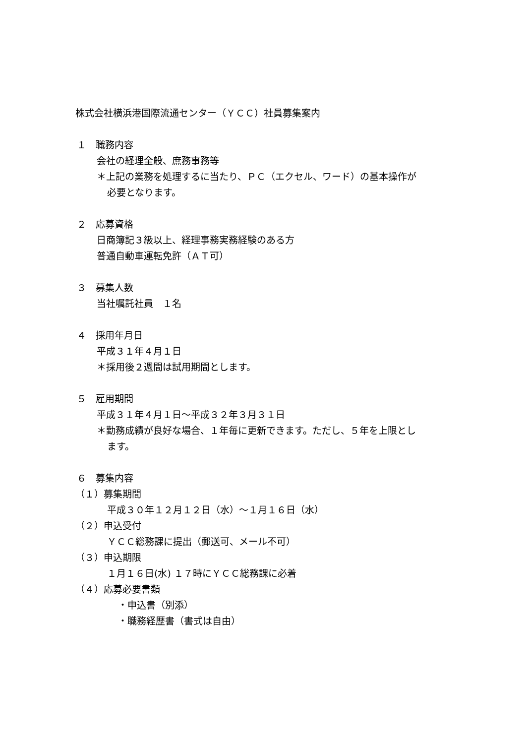株式会社横浜港国際流通センター（ＹＣＣ）社員募集案内
１　職務内容
会社の経理全般、庶務事務等
＊上記の業務を処理するに当たり、ＰＣ（エクセル、ワード）の基本操作が
必要となります。
２　応募資格
日商簿記３級以上、経理事務実務経験のある方
普通自動車運転免許（ＡＴ可）
３　募集人数
当社嘱託社員　１名
４　採用年月日
平成３１年４月１日
＊採用後２週間は試用期間とします。
５　雇用期間
平成３１年４月１日～平成３２年３月３１日
＊勤務成績が良好な場合、１年毎に更新できます。ただし、５年を上限とし
ます。
６　募集内容
（１）募集期間
平成３０年１２月１２日（水）～１月１６日（水）
（２）申込受付
ＹＣＣ総務課に提出（郵送可、メール不可）
（３）申込期限
１月１６日(水) １７時にＹＣＣ総務課に必着
（４）応募必要書類
・申込書（別添）
・職務経歴書（書式は自由）